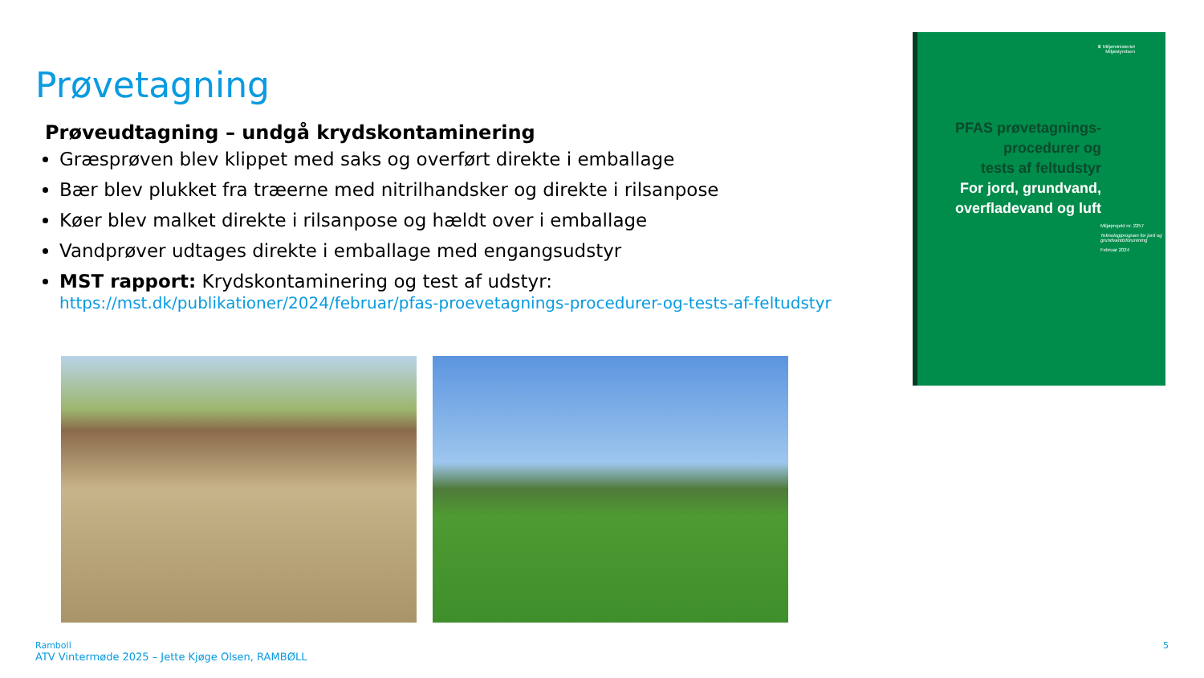Prøvetagning
Prøveudtagning – undgå krydskontaminering
Græsprøven blev klippet med saks og overført direkte i emballage
Bær blev plukket fra træerne med nitrilhandsker og direkte i rilsanpose
Køer blev malket direkte i rilsanpose og hældt over i emballage
Vandprøver udtages direkte i emballage med engangsudstyr
MST rapport: Krydskontaminering og test af udstyr:
https://mst.dk/publikationer/2024/februar/pfas-proevetagnings-procedurer-og-tests-af-feltudstyr
♛ Miljøministeriet
Miljøstyrelsen
PFAS prøvetagnings-
procedurer og
tests af feltudstyr
For jord, grundvand,
overfladevand og luft
Miljøprojekt nr. 2257
Teknologiprogram for jord og grundvandsforurening
Februar 2024
Ramboll
ATV Vintermøde 2025 – Jette Kjøge Olsen, RAMBØLL
5